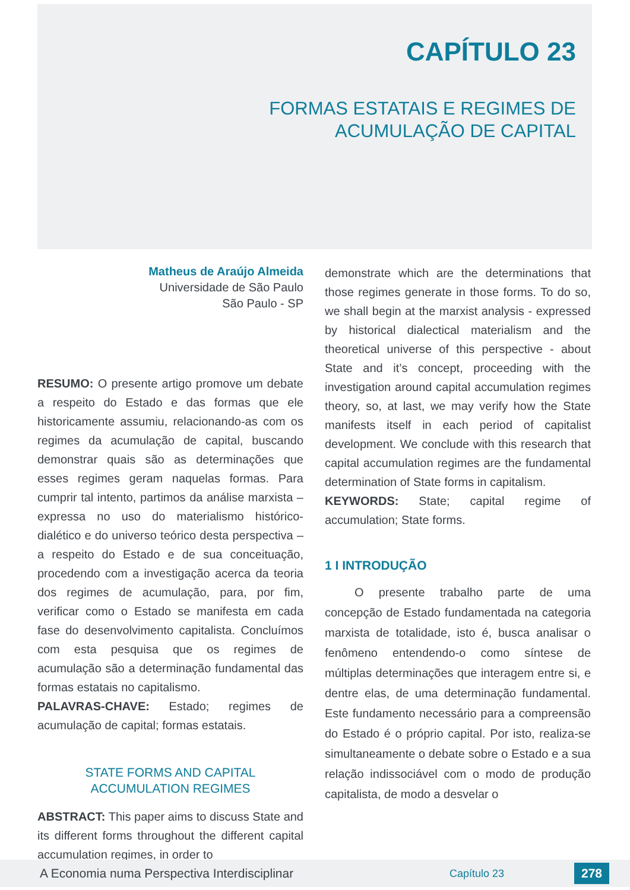CAPÍTULO 23
FORMAS ESTATAIS E REGIMES DE
ACUMULAÇÃO DE CAPITAL
Matheus de Araújo Almeida
Universidade de São Paulo
São Paulo - SP
RESUMO: O presente artigo promove um debate a respeito do Estado e das formas que ele historicamente assumiu, relacionando-as com os regimes da acumulação de capital, buscando demonstrar quais são as determinações que esses regimes geram naquelas formas. Para cumprir tal intento, partimos da análise marxista – expressa no uso do materialismo histórico-dialético e do universo teórico desta perspectiva – a respeito do Estado e de sua conceituação, procedendo com a investigação acerca da teoria dos regimes de acumulação, para, por fim, verificar como o Estado se manifesta em cada fase do desenvolvimento capitalista. Concluímos com esta pesquisa que os regimes de acumulação são a determinação fundamental das formas estatais no capitalismo.
PALAVRAS-CHAVE: Estado; regimes de acumulação de capital; formas estatais.
STATE FORMS AND CAPITAL
ACCUMULATION REGIMES
ABSTRACT: This paper aims to discuss State and its different forms throughout the different capital accumulation regimes, in order to
demonstrate which are the determinations that those regimes generate in those forms. To do so, we shall begin at the marxist analysis - expressed by historical dialectical materialism and the theoretical universe of this perspective - about State and it’s concept, proceeding with the investigation around capital accumulation regimes theory, so, at last, we may verify how the State manifests itself in each period of capitalist development. We conclude with this research that capital accumulation regimes are the fundamental determination of State forms in capitalism.
KEYWORDS: State; capital regime of accumulation; State forms.
1 I INTRODUÇÃO
O presente trabalho parte de uma concepção de Estado fundamentada na categoria marxista de totalidade, isto é, busca analisar o fenômeno entendendo-o como síntese de múltiplas determinações que interagem entre si, e dentre elas, de uma determinação fundamental. Este fundamento necessário para a compreensão do Estado é o próprio capital. Por isto, realiza-se simultaneamente o debate sobre o Estado e a sua relação indissociável com o modo de produção capitalista, de modo a desvelar o
A Economia numa Perspectiva Interdisciplinar Capítulo 23 278